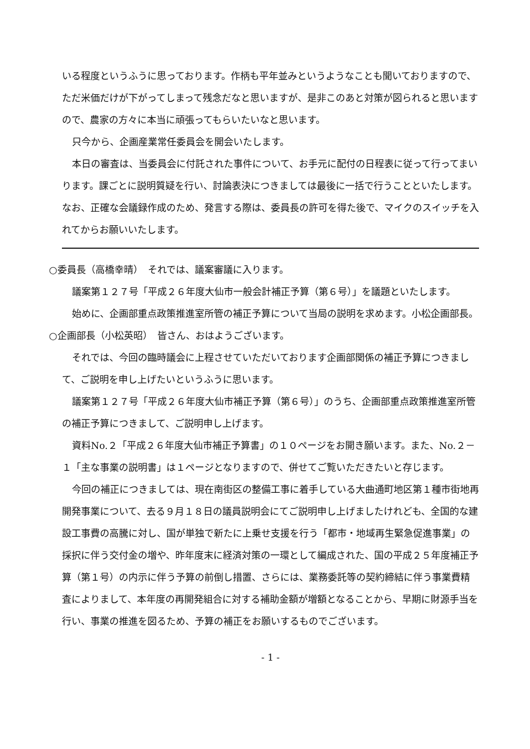いる程度というふうに思っております。作柄も平年並みというようなことも聞いておりますので、ただ米価だけが下がってしまって残念だなと思いますが、是非このあと対策が図られると思いますので、農家の方々に本当に頑張ってもらいたいなと思います。
只今から、企画産業常任委員会を開会いたします。
本日の審査は、当委員会に付託された事件について、お手元に配付の日程表に従って行ってまいります。課ごとに説明質疑を行い、討論表決につきましては最後に一括で行うことといたします。なお、正確な会議録作成のため、発言する際は、委員長の許可を得た後で、マイクのスイッチを入れてからお願いいたします。
○委員長（高橋幸晴）　それでは、議案審議に入ります。
議案第１２７号「平成２６年度大仙市一般会計補正予算（第６号）」を議題といたします。
始めに、企画部重点政策推進室所管の補正予算について当局の説明を求めます。小松企画部長。
○企画部長（小松英昭）　皆さん、おはようございます。
それでは、今回の臨時議会に上程させていただいております企画部関係の補正予算につきまして、ご説明を申し上げたいというふうに思います。
議案第１２７号「平成２６年度大仙市補正予算（第６号）」のうち、企画部重点政策推進室所管の補正予算につきまして、ご説明申し上げます。
資料No.２「平成２６年度大仙市補正予算書」の１０ページをお開き願います。また、No.２－１「主な事業の説明書」は１ページとなりますので、併せてご覧いただきたいと存じます。
今回の補正につきましては、現在南街区の整備工事に着手している大曲通町地区第１種市街地再開発事業について、去る９月１８日の議員説明会にてご説明申し上げましたけれども、全国的な建設工事費の高騰に対し、国が単独で新たに上乗せ支援を行う「都市・地域再生緊急促進事業」の採択に伴う交付金の増や、昨年度末に経済対策の一環として編成された、国の平成２５年度補正予算（第１号）の内示に伴う予算の前倒し措置、さらには、業務委託等の契約締結に伴う事業費精査によりまして、本年度の再開発組合に対する補助金額が増額となることから、早期に財源手当を行い、事業の推進を図るため、予算の補正をお願いするものでございます。
- 1 -